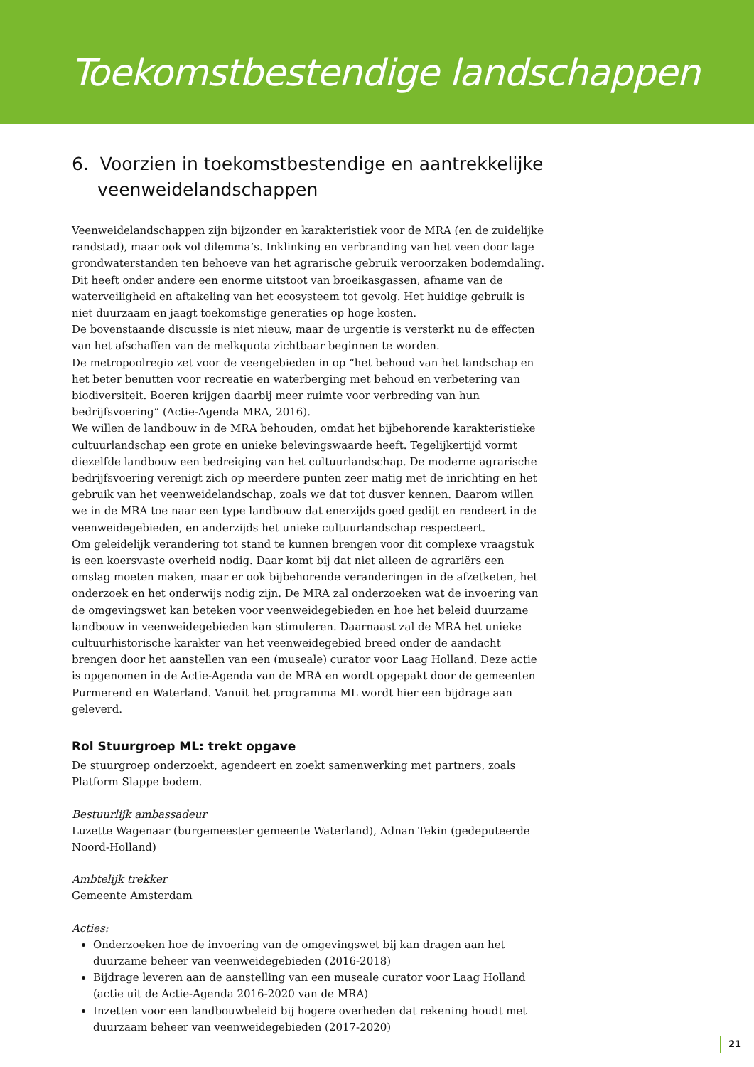Toekomstbestendige landschappen
6. Voorzien in toekomstbestendige en aantrekkelijke veenweidelandschappen
Veenweidelandschappen zijn bijzonder en karakteristiek voor de MRA (en de zuidelijke randstad), maar ook vol dilemma’s. Inklinking en verbranding van het veen door lage grondwaterstanden ten behoeve van het agrarische gebruik veroorzaken bodemdaling. Dit heeft onder andere een enorme uitstoot van broeikasgassen, afname van de waterveiligheid en aftakeling van het ecosysteem tot gevolg. Het huidige gebruik is niet duurzaam en jaagt toekomstige generaties op hoge kosten.
De bovenstaande discussie is niet nieuw, maar de urgentie is versterkt nu de effecten van het afschaffen van de melkquota zichtbaar beginnen te worden.
De metropoolregio zet voor de veengebieden in op “het behoud van het landschap en het beter benutten voor recreatie en waterberging met behoud en verbetering van biodiversiteit. Boeren krijgen daarbij meer ruimte voor verbreding van hun bedrijfsvoering” (Actie-Agenda MRA, 2016).
We willen de landbouw in de MRA behouden, omdat het bijbehorende karakteristieke cultuurlandschap een grote en unieke belevingswaarde heeft. Tegelijkertijd vormt diezelfde landbouw een bedreiging van het cultuurlandschap. De moderne agrarische bedrijfsvoering verenigt zich op meerdere punten zeer matig met de inrichting en het gebruik van het veenweidelandschap, zoals we dat tot dusver kennen. Daarom willen we in de MRA toe naar een type landbouw dat enerzijds goed gedijt en rendeert in de veenweidegebieden, en anderzijds het unieke cultuurlandschap respecteert.
Om geleidelijk verandering tot stand te kunnen brengen voor dit complexe vraagstuk is een koersvaste overheid nodig. Daar komt bij dat niet alleen de agrariërs een omslag moeten maken, maar er ook bijbehorende veranderingen in de afzetketen, het onderzoek en het onderwijs nodig zijn. De MRA zal onderzoeken wat de invoering van de omgevingswet kan beteken voor veenweidegebieden en hoe het beleid duurzame landbouw in veenweidegebieden kan stimuleren. Daarnaast zal de MRA het unieke cultuurhistorische karakter van het veenweidegebied breed onder de aandacht brengen door het aanstellen van een (museale) curator voor Laag Holland. Deze actie is opgenomen in de Actie-Agenda van de MRA en wordt opgepakt door de gemeenten Purmerend en Waterland. Vanuit het programma ML wordt hier een bijdrage aan geleverd.
Rol Stuurgroep ML: trekt opgave
De stuurgroep onderzoekt, agendeert en zoekt samenwerking met partners, zoals Platform Slappe bodem.
Bestuurlijk ambassadeur
Luzette Wagenaar (burgemeester gemeente Waterland), Adnan Tekin (gedeputeerde Noord-Holland)
Ambtelijk trekker
Gemeente Amsterdam
Acties:
Onderzoeken hoe de invoering van de omgevingswet bij kan dragen aan het duurzame beheer van veenweidegebieden (2016-2018)
Bijdrage leveren aan de aanstelling van een museale curator voor Laag Holland (actie uit de Actie-Agenda 2016-2020 van de MRA)
Inzetten voor een landbouwbeleid bij hogere overheden dat rekening houdt met duurzaam beheer van veenweidegebieden (2017-2020)
21